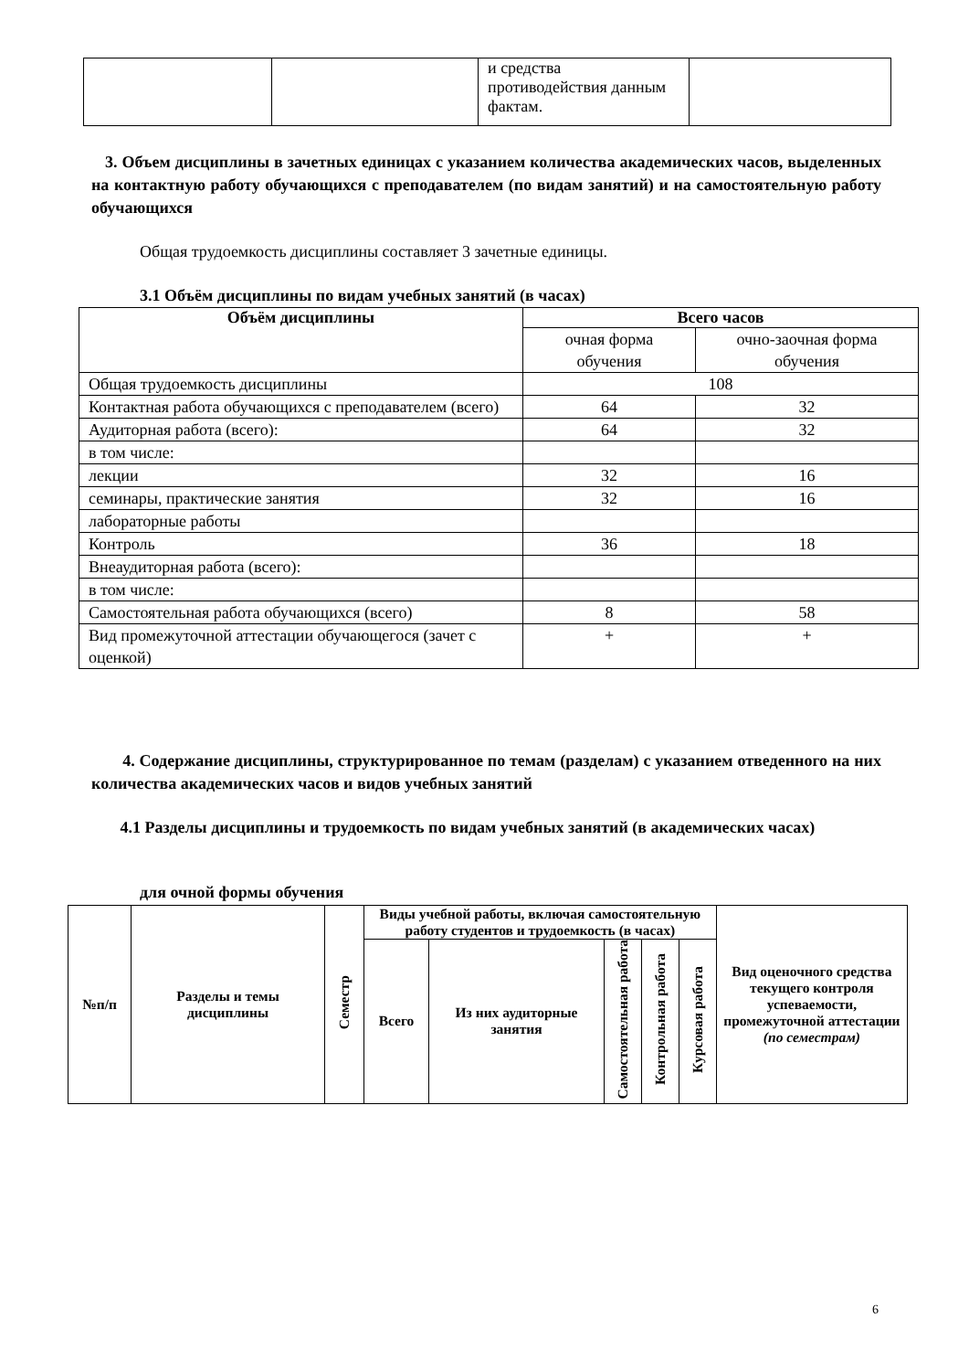| | | и средства противодействия данным фактам. | |
3. Объем дисциплины в зачетных единицах с указанием количества академических часов, выделенных на контактную работу обучающихся с преподавателем (по видам занятий) и на самостоятельную работу обучающихся
Общая трудоемкость дисциплины составляет 3 зачетные единицы.
3.1 Объём дисциплины по видам учебных занятий (в часах)
| Объём дисциплины | Всего часов | |
| --- | --- | --- |
| | очная форма обучения | очно-заочная форма обучения |
| Общая трудоемкость дисциплины | 108 | |
| Контактная работа обучающихся с преподавателем (всего) | 64 | 32 |
| Аудиторная работа (всего): | 64 | 32 |
| в том числе: | | |
| лекции | 32 | 16 |
| семинары, практические занятия | 32 | 16 |
| лабораторные работы | | |
| Контроль | 36 | 18 |
| Внеаудиторная работа (всего): | | |
| в том числе: | | |
| Самостоятельная работа обучающихся (всего) | 8 | 58 |
| Вид промежуточной аттестации обучающегося (зачет с оценкой) | + | + |
4. Содержание дисциплины, структурированное по темам (разделам) с указанием отведенного на них количества академических часов и видов учебных занятий
4.1 Разделы дисциплины и трудоемкость по видам учебных занятий (в академических часах)
для очной формы обучения
| №п/п | Разделы и темы дисциплины | Семестр | Виды учебной работы, включая самостоятельную работу студентов и трудоемкость (в часах) | | | | | Вид оценочного средства текущего контроля успеваемости, промежуточной аттестации (по семестрам) |
| --- | --- | --- | --- | --- | --- | --- | --- | --- |
| | | | Всего | Из них аудиторные занятия | Самостоятельная работа | Контрольная работа | Курсовая работа | |
6